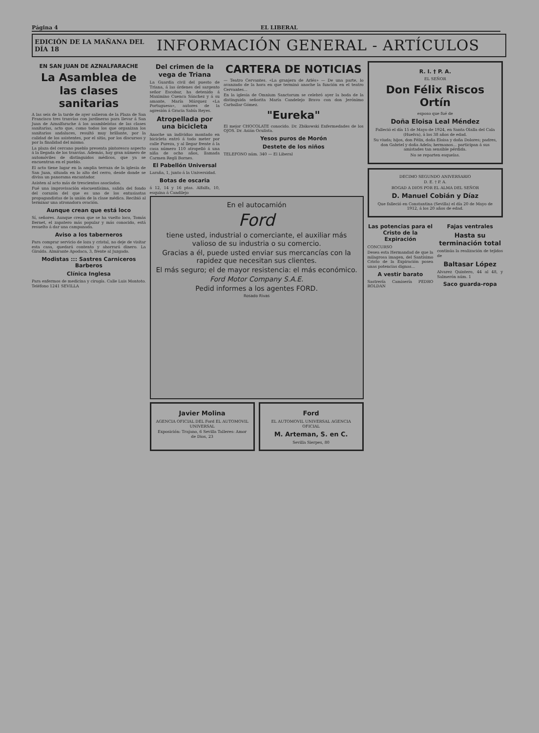Página 4 EL LIBERAL
EDICIÓN DE LA MAÑANA DEL DÍA 18
INFORMACIÓN GENERAL - ARTÍCULOS
EN SAN JUAN DE AZNALFARACHE
La Asamblea de las clases sanitarias
A las seis de la tarde de ayer salieron de la Plaza de San Francisco tres tranvías con jardineras para llevar á San Juan de Aznalfarache á los asambleístas de las clases sanitarias, acto que, como todos los que organizan los sanitarios andaluces, resultó muy brillante, por la calidad de los asistentes, por el sitio, por los discursos y por la finalidad del mismo.
La plaza del cercano pueblo presenta pintoresco aspecto á la llegada de los tranvías. Además, hay gran número de automóviles de distinguidos médicos, que ya se encuentran en el pueblo.
El acto tiene lugar en la amplia terraza de la iglesia de San Juan, situada en lo alto del cerro, desde donde se divisa un panorama encantador.
Asisten al acto más de trescientos asociados.
Fué una improvisación elocuentísima, salida del fondo del corazón del que es uno de los entusiastas propagandistas de la unión de la clase médica. Recibió al terminar una atronadora ovación.
Aunque crean que está loco
Sí, señores. Aunque crean que se ha vuelto loco, Tomás Bernet, el zapatero más popular y más conocido, está resuelto á dar una campanada.
Aviso a los taberneros
Para comprar servicio de loza y cristal, no deje de visitar esta casa, quedará contento y ahorrará dinero. La Giralda. Almirante Apodaca, 3, frente al Juzgado.
Modistas ::: Sastres Carniceros Barberos
Clínica Inglesa
Para enfermos de medicina y cirugía. Calle Luis Montoto. Teléfono 1241 SEVILLA
Del crimen de la vega de Triana
La Guardia civil del puesto de Triana, á las órdenes del sargento señor Escobar, ha detenido á Maximino Cuenca Sánchez y á su amante, María Márquez «La Portuguesa», autores de la agresión á Gracia Sabía Reyes.
Atropellada por una bicicleta
Anoche un individuo montado en bicicleta entró á todo meter por calle Pureza, y al llegar frente á la casa número 110 atropelló á una niña de ocho años, llamada Carmen Regli Bornes.
El Pabellón Universal
Laraña, 1, junto á la Universidad.
Botas de oscaria
á 12, 14 y 16 ptas. Alfalfa, 10, esquina á Candilejo
CARTERA DE NOTICIAS
— Teatro Cervantes. «La granjera de Arlés» — De una parte, lo avanzado de la hora en que terminó anoche la función en el teatro Cervantes...
En la iglesia de Omnium Sanctorum se celebró ayer la boda de la distinguida señorita María Candelejo Bravo con don Jerónimo Carballar Gómez.
"Eureka"
El mejor CHOCOLATE conocido. Dr. Zbikowski Enfermedades de los OJOS. Dr. Asián Oculista.
Yesos puros de Morón
Destete de los niños
TELEFONO núm. 340 — El Liberal
En el autocamión
Ford
tiene usted, industrial o comerciante, el auxiliar más valioso de su industria o su comercio.
Gracias a él, puede usted enviar sus mercancías con la rapidez que necesitan sus clientes.
El más seguro; el de mayor resistencia: el más económico.
Ford Motor Company S.A.E.
Pedid informes a los agentes FORD.
Rosado Rivas
Javier Molina
AGENCIA OFICIAL DEL Ford EL AUTOMOVIL UNIVERSAL
Exposición: Trajano, 6 Sevilla Talleres: Amor de Dios, 23
Ford
EL AUTOMOVIL UNIVERSAL AGENCIA OFICIAL
M. Arteman, S. en C.
Sevilla Sierpes, 80
R. I. † P. A.
EL SEÑOR
Don Félix Riscos Ortín
esposo que fué de
Doña Eloisa Leal Méndez
Falleció el día 15 de Mayo de 1924, en Santa Olalla del Cala (Huelva), á los 38 años de edad.
Su viuda; hijos, don Félix, doña Eloisa y doña Dolores; padres, don Gabriel y doña Adela; hermanos... participan á sus amistades tan sensible pérdida.
No se reparten esquelas.
DECIMO SEGUNDO ANIVERSARIO
D. E. † P. A.
ROGAD A DIOS POR EL ALMA DEL SEÑOR
D. Manuel Cobián y Díaz
Que falleció en Constantina (Sevilla) el día 20 de Mayo de 1912, á los 20 años de edad.
Las potencias para el Cristo de la Expiración
CONCURSO
Desea esta Hermandad de que la milagrosa imagen, del Santísimo Cristo de la Expiración posea unas potencias dignas...
A vestir barato
Sastrería Camisería PEDRO ROLDAN
Fajas ventrales
Hasta su terminación total
continúa la realización de tejidos de
Baltasar López
Alvarez Quintero, 44 al 48, y Salmerón núm. 1
Saco guarda-ropa